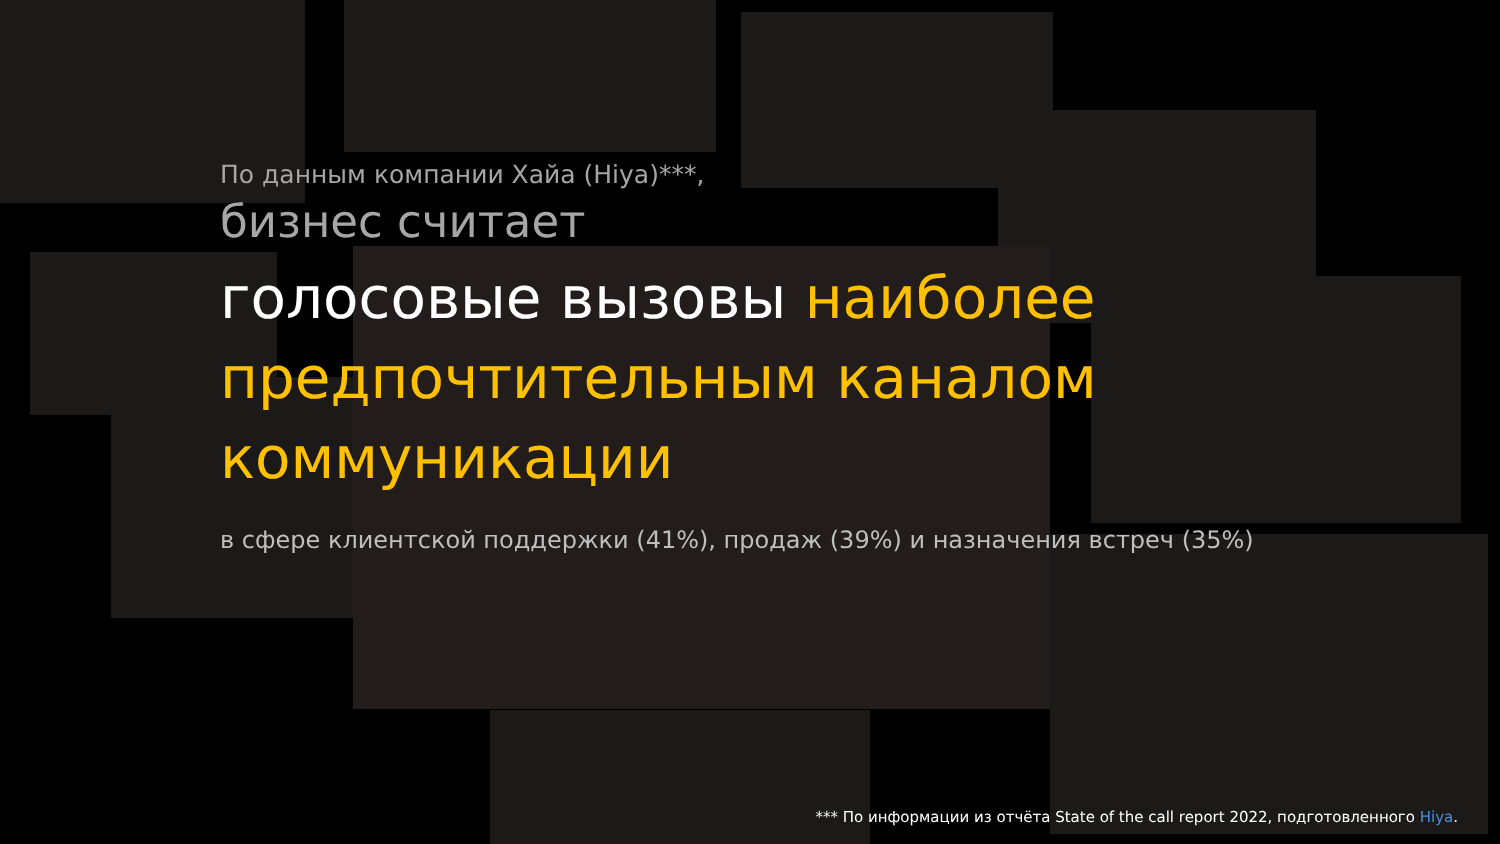По данным компании Хайа (Hiya)***,
бизнес считает
голосовые вызовы наиболее предпочтительным каналом коммуникации
в сфере клиентской поддержки (41%), продаж (39%) и назначения встреч (35%)
*** По информации из отчёта State of the call report 2022, подготовленного Hiya.